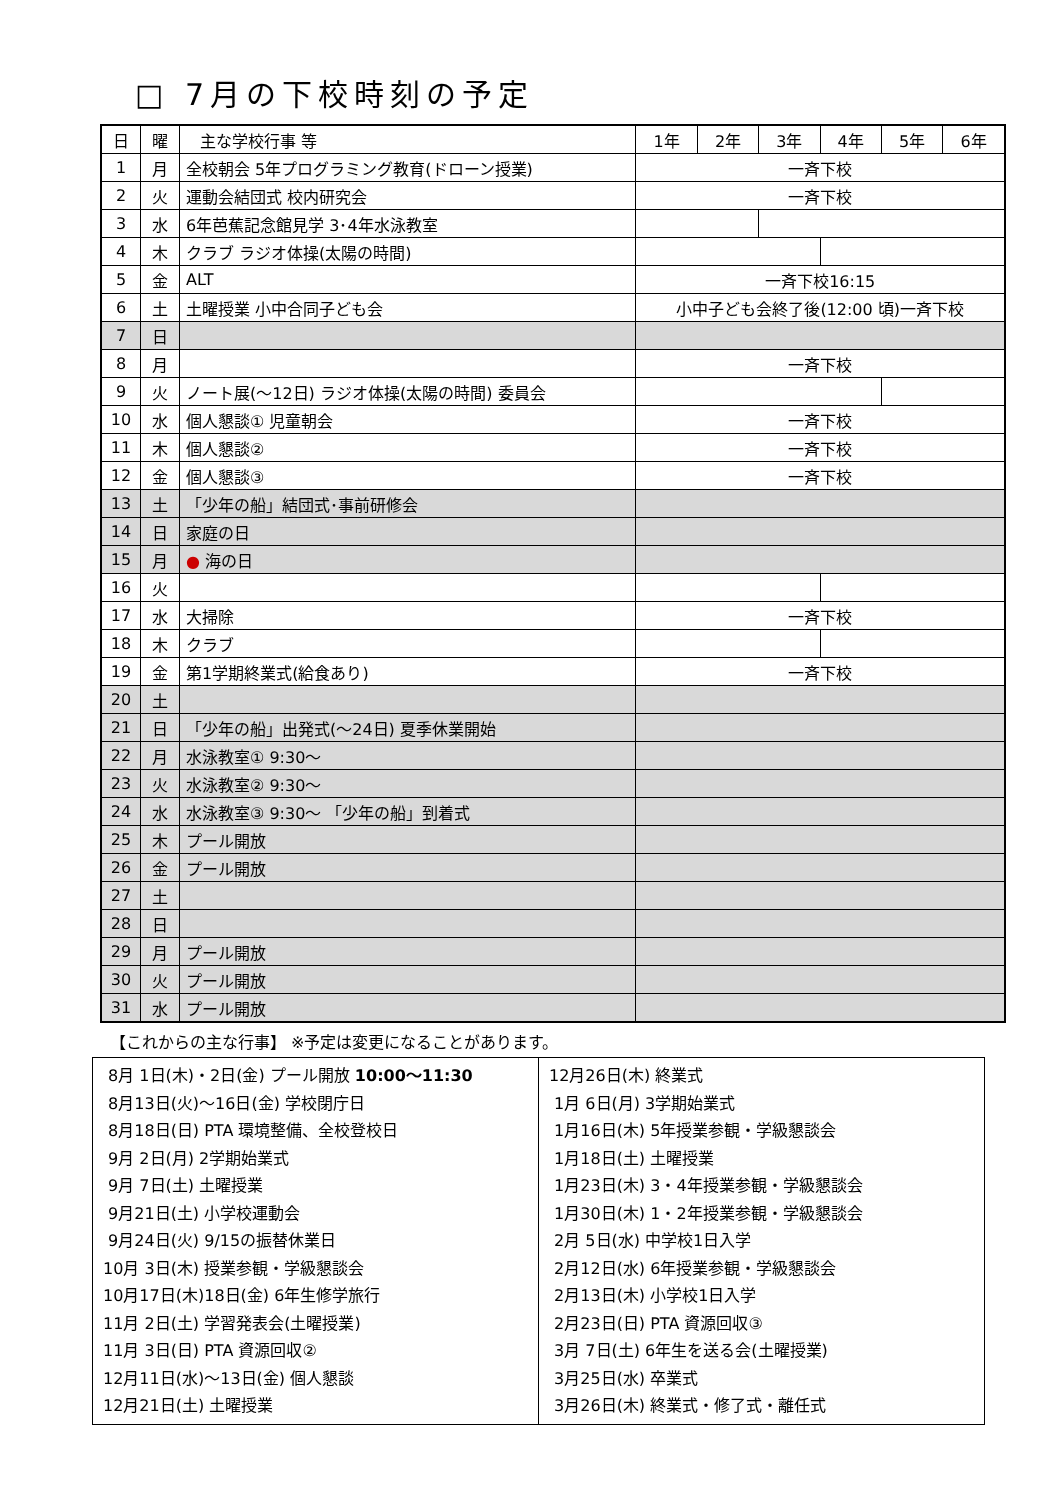□ 7月の下校時刻の予定
| 日 | 曜 | 主な学校行事 等 | 1年 | 2年 | 3年 | 4年 | 5年 | 6年 |
| --- | --- | --- | --- | --- | --- | --- | --- | --- |
| 1 | 月 | 全校朝会 5年プログラミング教育(ドローン授業) | 一斉下校 | | | | | |
| 2 | 火 | 運動会結団式 校内研究会 | 一斉下校 | | | | | |
| 3 | 水 | 6年芭蕉記念館見学 3･4年水泳教室 | | | | | | |
| 4 | 木 | クラブ ラジオ体操(太陽の時間) | | | | | | |
| 5 | 金 | ALT | 一斉下校16:15 | | | | | |
| 6 | 土 | 土曜授業 小中合同子ども会 | 小中子ども会終了後(12:00 頃)一斉下校 | | | | | |
| 7 | 日 | | | | | | | |
| 8 | 月 | | 一斉下校 | | | | | |
| 9 | 火 | ノート展(～12日) ラジオ体操(太陽の時間) 委員会 | | | | | | |
| 10 | 水 | 個人懇談① 児童朝会 | 一斉下校 | | | | | |
| 11 | 木 | 個人懇談② | 一斉下校 | | | | | |
| 12 | 金 | 個人懇談③ | 一斉下校 | | | | | |
| 13 | 土 | 「少年の船」結団式･事前研修会 | | | | | | |
| 14 | 日 | 家庭の日 | | | | | | |
| 15 | 月 | ● 海の日 | | | | | | |
| 16 | 火 | | | | | | | |
| 17 | 水 | 大掃除 | 一斉下校 | | | | | |
| 18 | 木 | クラブ | | | | | | |
| 19 | 金 | 第1学期終業式(給食あり) | 一斉下校 | | | | | |
| 20 | 土 | | | | | | | |
| 21 | 日 | 「少年の船」出発式(～24日) 夏季休業開始 | | | | | | |
| 22 | 月 | 水泳教室① 9:30～ | | | | | | |
| 23 | 火 | 水泳教室② 9:30～ | | | | | | |
| 24 | 水 | 水泳教室③ 9:30～ 「少年の船」到着式 | | | | | | |
| 25 | 木 | プール開放 | | | | | | |
| 26 | 金 | プール開放 | | | | | | |
| 27 | 土 | | | | | | | |
| 28 | 日 | | | | | | | |
| 29 | 月 | プール開放 | | | | | | |
| 30 | 火 | プール開放 | | | | | | |
| 31 | 水 | プール開放 | | | | | | |
【これからの主な行事】 ※予定は変更になることがあります。
| 8月 1日(木)・2日(金) プール開放 10:00～11:30 8月13日(火)～16日(金) 学校閉庁日 8月18日(日) PTA 環境整備、全校登校日 9月 2日(月) 2学期始業式 9月 7日(土) 土曜授業 9月21日(土) 小学校運動会 9月24日(火) 9/15の振替休業日 10月 3日(木) 授業参観・学級懇談会 10月17日(木)18日(金) 6年生修学旅行 11月 2日(土) 学習発表会(土曜授業) 11月 3日(日) PTA 資源回収② 12月11日(水)～13日(金) 個人懇談 12月21日(土) 土曜授業 | 12月26日(木) 終業式 1月 6日(月) 3学期始業式 1月16日(木) 5年授業参観・学級懇談会 1月18日(土) 土曜授業 1月23日(木) 3・4年授業参観・学級懇談会 1月30日(木) 1・2年授業参観・学級懇談会 2月 5日(水) 中学校1日入学 2月12日(水) 6年授業参観・学級懇談会 2月13日(木) 小学校1日入学 2月23日(日) PTA 資源回収③ 3月 7日(土) 6年生を送る会(土曜授業) 3月25日(水) 卒業式 3月26日(木) 終業式・修了式・離任式 |